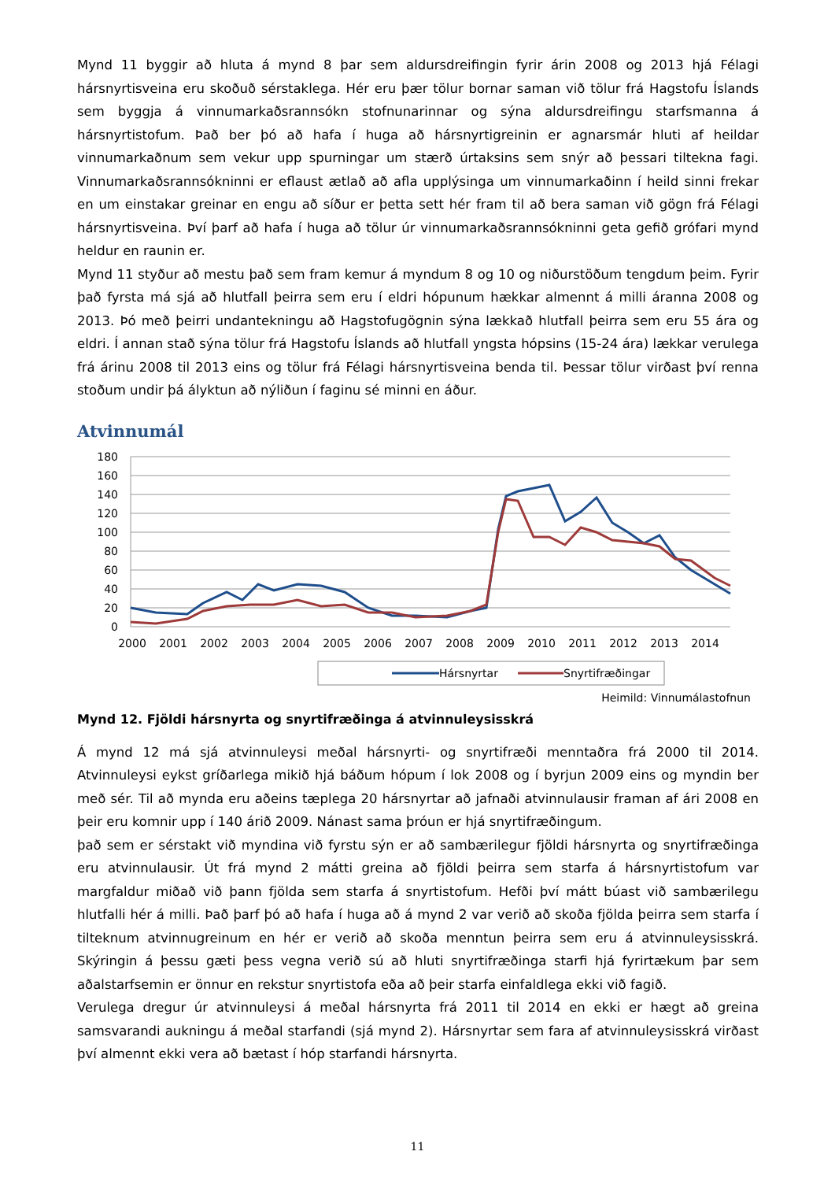Mynd 11 byggir að hluta á mynd 8 þar sem aldursdreifingin fyrir árin 2008 og 2013 hjá Félagi hársnyrtisveina eru skoðuð sérstaklega. Hér eru þær tölur bornar saman við tölur frá Hagstofu Íslands sem byggja á vinnumarkaðsrannsókn stofnunarinnar og sýna aldursdreifingu starfsmanna á hársnyrtistofum. Það ber þó að hafa í huga að hársnyrtigreinin er agnarsmár hluti af heildar vinnumarkaðnum sem vekur upp spurningar um stærð úrtaksins sem snýr að þessari tiltekna fagi. Vinnumarkaðsrannsókninni er eflaust ætlað að afla upplýsinga um vinnumarkaðinn í heild sinni frekar en um einstakar greinar en engu að síður er þetta sett hér fram til að bera saman við gögn frá Félagi hársnyrtisveina. Því þarf að hafa í huga að tölur úr vinnumarkaðsrannsókninni geta gefið grófari mynd heldur en raunin er.
Mynd 11 styður að mestu það sem fram kemur á myndum 8 og 10 og niðurstöðum tengdum þeim. Fyrir það fyrsta má sjá að hlutfall þeirra sem eru í eldri hópunum hækkar almennt á milli áranna 2008 og 2013. Þó með þeirri undantekningu að Hagstofugögnin sýna lækkað hlutfall þeirra sem eru 55 ára og eldri. Í annan stað sýna tölur frá Hagstofu Íslands að hlutfall yngsta hópsins (15-24 ára) lækkar verulega frá árinu 2008 til 2013 eins og tölur frá Félagi hársnyrtisveina benda til. Þessar tölur virðast því renna stoðum undir þá ályktun að nýliðun í faginu sé minni en áður.
Atvinnumál
180
160
140
120
100
80
60
40
20
0
2000
2001
2002
2003
2004
2005
2006
2007
2008
2009
2010
2011
2012
2013
2014
Hársnyrtar
Snyrtifræðingar
Heimild: Vinnumálastofnun
Mynd 12. Fjöldi hársnyrta og snyrtifræðinga á atvinnuleysisskrá
Á mynd 12 má sjá atvinnuleysi meðal hársnyrti- og snyrtifræði menntaðra frá 2000 til 2014. Atvinnuleysi eykst gríðarlega mikið hjá báðum hópum í lok 2008 og í byrjun 2009 eins og myndin ber með sér. Til að mynda eru aðeins tæplega 20 hársnyrtar að jafnaði atvinnulausir framan af ári 2008 en þeir eru komnir upp í 140 árið 2009. Nánast sama þróun er hjá snyrtifræðingum.
það sem er sérstakt við myndina við fyrstu sýn er að sambærilegur fjöldi hársnyrta og snyrtifræðinga eru atvinnulausir. Út frá mynd 2 mátti greina að fjöldi þeirra sem starfa á hársnyrtistofum var margfaldur miðað við þann fjölda sem starfa á snyrtistofum. Hefði því mátt búast við sambærilegu hlutfalli hér á milli. Það þarf þó að hafa í huga að á mynd 2 var verið að skoða fjölda þeirra sem starfa í tilteknum atvinnugreinum en hér er verið að skoða menntun þeirra sem eru á atvinnuleysisskrá. Skýringin á þessu gæti þess vegna verið sú að hluti snyrtifræðinga starfi hjá fyrirtækum þar sem aðalstarfsemin er önnur en rekstur snyrtistofa eða að þeir starfa einfaldlega ekki við fagið.
Verulega dregur úr atvinnuleysi á meðal hársnyrta frá 2011 til 2014 en ekki er hægt að greina samsvarandi aukningu á meðal starfandi (sjá mynd 2). Hársnyrtar sem fara af atvinnuleysisskrá virðast því almennt ekki vera að bætast í hóp starfandi hársnyrta.
11